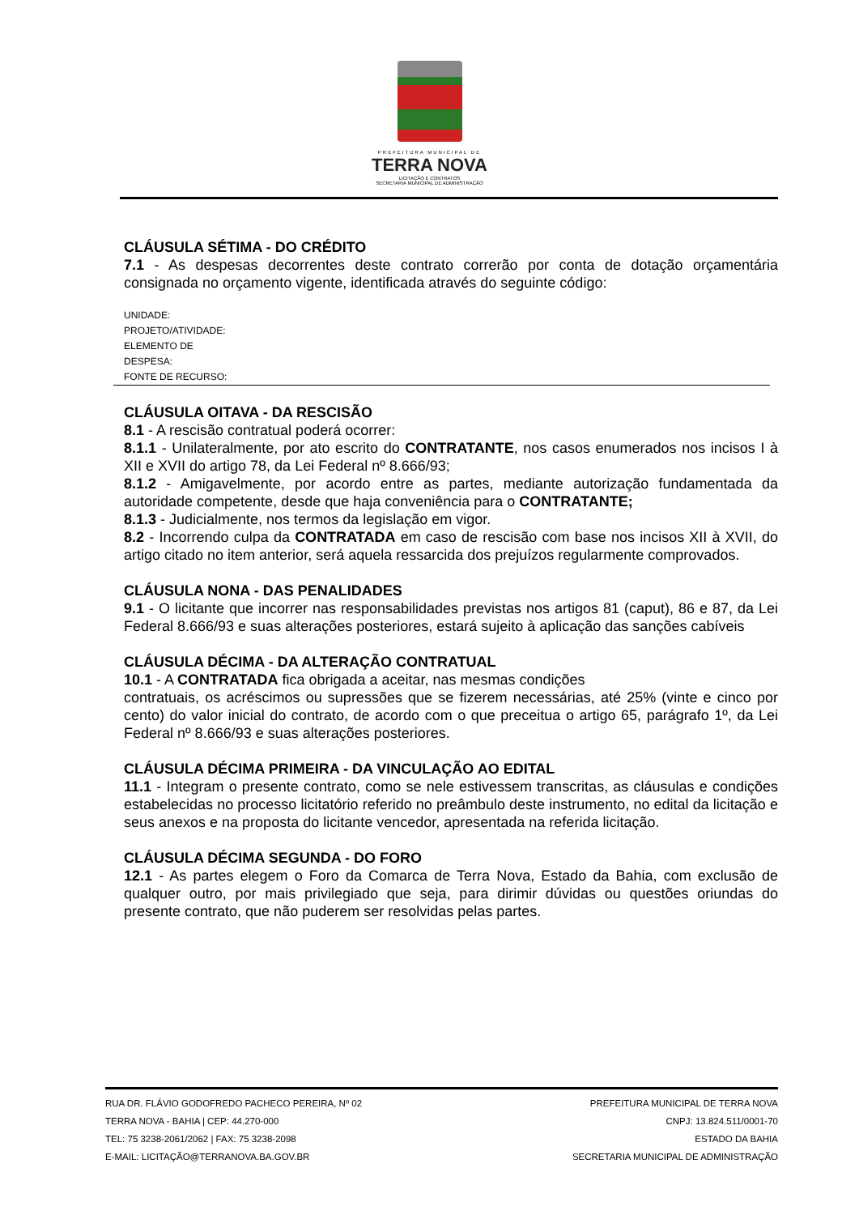PREFEITURA MUNICIPAL DE
TERRA NOVA
LICITAÇÃO E CONTRATOS
SECRETARIA MUNICIPAL DE ADMINISTRAÇÃO
CLÁUSULA SÉTIMA - DO CRÉDITO
7.1 - As despesas decorrentes deste contrato correrão por conta de dotação orçamentária consignada no orçamento vigente, identificada através do seguinte código:
UNIDADE:
PROJETO/ATIVIDADE:
ELEMENTO DE
DESPESA:
FONTE DE RECURSO:
CLÁUSULA OITAVA - DA RESCISÃO
8.1 - A rescisão contratual poderá ocorrer:
8.1.1 - Unilateralmente, por ato escrito do CONTRATANTE, nos casos enumerados nos incisos I à XII e XVII do artigo 78, da Lei Federal nº 8.666/93;
8.1.2 - Amigavelmente, por acordo entre as partes, mediante autorização fundamentada da autoridade competente, desde que haja conveniência para o CONTRATANTE;
8.1.3 - Judicialmente, nos termos da legislação em vigor.
8.2 - Incorrendo culpa da CONTRATADA em caso de rescisão com base nos incisos XII à XVII, do artigo citado no item anterior, será aquela ressarcida dos prejuízos regularmente comprovados.
CLÁUSULA NONA - DAS PENALIDADES
9.1 - O licitante que incorrer nas responsabilidades previstas nos artigos 81 (caput), 86 e 87, da Lei Federal 8.666/93 e suas alterações posteriores, estará sujeito à aplicação das sanções cabíveis
CLÁUSULA DÉCIMA - DA ALTERAÇÃO CONTRATUAL
10.1 - A CONTRATADA fica obrigada a aceitar, nas mesmas condições
contratuais, os acréscimos ou supressões que se fizerem necessárias, até 25% (vinte e cinco por cento) do valor inicial do contrato, de acordo com o que preceitua o artigo 65, parágrafo 1º, da Lei Federal nº 8.666/93 e suas alterações posteriores.
CLÁUSULA DÉCIMA PRIMEIRA - DA VINCULAÇÃO AO EDITAL
11.1 - Integram o presente contrato, como se nele estivessem transcritas, as cláusulas e condições estabelecidas no processo licitatório referido no preâmbulo deste instrumento, no edital da licitação e seus anexos e na proposta do licitante vencedor, apresentada na referida licitação.
CLÁUSULA DÉCIMA SEGUNDA - DO FORO
12.1 - As partes elegem o Foro da Comarca de Terra Nova, Estado da Bahia, com exclusão de qualquer outro, por mais privilegiado que seja, para dirimir dúvidas ou questões oriundas do presente contrato, que não puderem ser resolvidas pelas partes.
RUA DR. FLÁVIO GODOFREDO PACHECO PEREIRA, Nº 02
TERRA NOVA - BAHIA | CEP: 44.270-000
TEL: 75 3238-2061/2062 | FAX: 75 3238-2098
E-MAIL: LICITAÇÃO@TERRANOVA.BA.GOV.BR
PREFEITURA MUNICIPAL DE TERRA NOVA
CNPJ: 13.824.511/0001-70
ESTADO DA BAHIA
SECRETARIA MUNICIPAL DE ADMINISTRAÇÃO